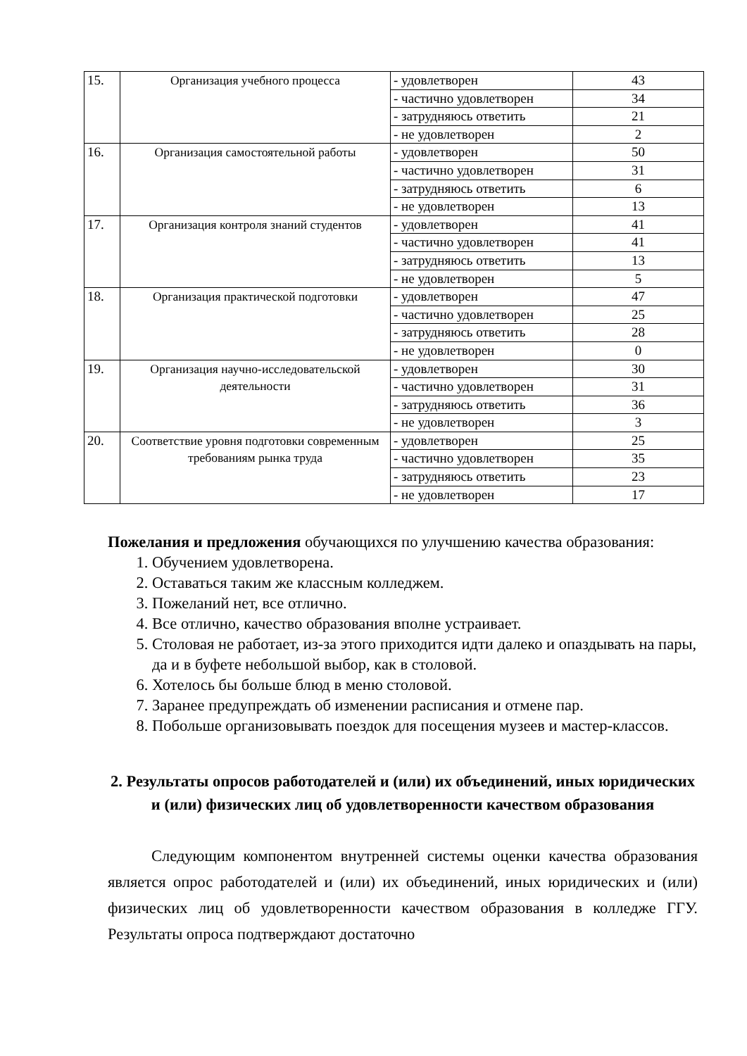| 15. | Организация учебного процесса | - удовлетворен | 43 |
| | | - частично удовлетворен | 34 |
| | | - затрудняюсь ответить | 21 |
| | | - не удовлетворен | 2 |
| 16. | Организация самостоятельной работы | - удовлетворен | 50 |
| | | - частично удовлетворен | 31 |
| | | - затрудняюсь ответить | 6 |
| | | - не удовлетворен | 13 |
| 17. | Организация контроля знаний студентов | - удовлетворен | 41 |
| | | - частично удовлетворен | 41 |
| | | - затрудняюсь ответить | 13 |
| | | - не удовлетворен | 5 |
| 18. | Организация практической подготовки | - удовлетворен | 47 |
| | | - частично удовлетворен | 25 |
| | | - затрудняюсь ответить | 28 |
| | | - не удовлетворен | 0 |
| 19. | Организация научно-исследовательской деятельности | - удовлетворен | 30 |
| | | - частично удовлетворен | 31 |
| | | - затрудняюсь ответить | 36 |
| | | - не удовлетворен | 3 |
| 20. | Соответствие уровня подготовки современным требованиям рынка труда | - удовлетворен | 25 |
| | | - частично удовлетворен | 35 |
| | | - затрудняюсь ответить | 23 |
| | | - не удовлетворен | 17 |
Пожелания и предложения обучающихся по улучшению качества образования:
1. Обучением удовлетворена.
2. Оставаться таким же классным колледжем.
3. Пожеланий нет, все отлично.
4. Все отлично, качество образования вполне устраивает.
5. Столовая не работает, из-за этого приходится идти далеко и опаздывать на пары, да и в буфете небольшой выбор, как в столовой.
6. Хотелось бы больше блюд в меню столовой.
7. Заранее предупреждать об изменении расписания и отмене пар.
8. Побольше организовывать поездок для посещения музеев и мастер-классов.
2. Результаты опросов работодателей и (или) их объединений, иных юридических и (или) физических лиц об удовлетворенности качеством образования
Следующим компонентом внутренней системы оценки качества образования является опрос работодателей и (или) их объединений, иных юридических и (или) физических лиц об удовлетворенности качеством образования в колледже ГГУ. Результаты опроса подтверждают достаточно